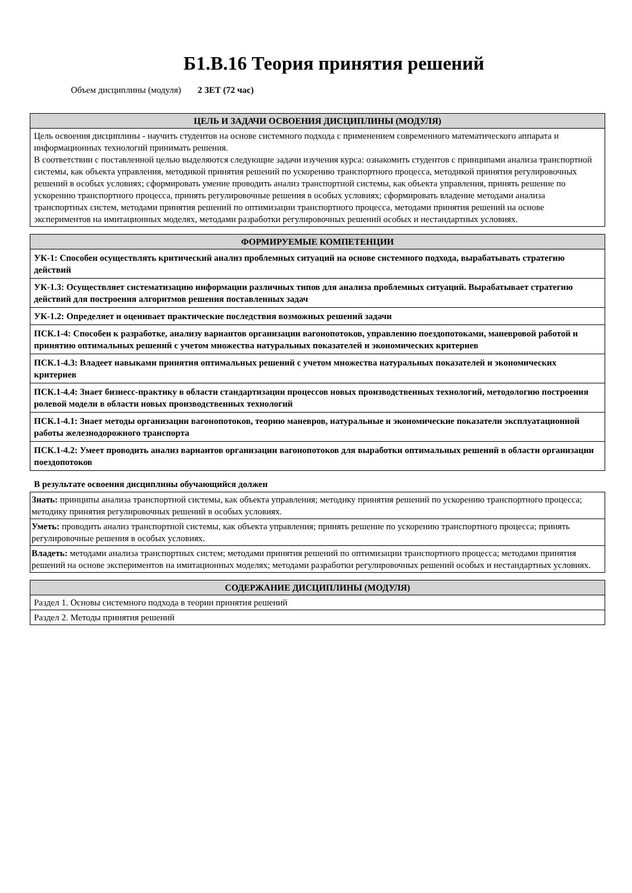Б1.В.16 Теория принятия решений
Объем дисциплины (модуля) 2 ЗЕТ (72 час)
| ЦЕЛЬ И ЗАДАЧИ ОСВОЕНИЯ ДИСЦИПЛИНЫ (МОДУЛЯ) |
| --- |
| Цель освоения дисциплины - научить студентов на основе системного подхода с применением современного математического аппарата и информационных технологий принимать решения. В соответствии с поставленной целью выделяются следующие задачи изучения курса: ознакомить студентов с принципами анализа транспортной системы, как объекта управления, методикой принятия решений по ускорению транспортного процесса, методикой принятия регулировочных решений в особых условиях; сформировать умение проводить анализ транспортной системы, как объекта управления, принять решение по ускорению транспортного процесса, принять регулировочные решения в особых условиях; сформировать владение методами анализа транспортных систем, методами принятия решений по оптимизации транспортного процесса, методами принятия решений на основе экспериментов на имитационных моделях, методами разработки регулировочных решений особых и нестандартных условиях. |
| ФОРМИРУЕМЫЕ КОМПЕТЕНЦИИ |
| --- |
| УК-1: Способен осуществлять критический анализ проблемных ситуаций на основе системного подхода, вырабатывать стратегию действий |
| УК-1.3: Осуществляет систематизацию информации различных типов для анализа проблемных ситуаций. Вырабатывает стратегию действий для построения алгоритмов решения поставленных задач |
| УК-1.2: Определяет и оценивает практические последствия возможных решений задачи |
| ПСК.1-4: Способен к разработке, анализу вариантов организации вагонопотоков, управлению поездопотоками, маневровой работой и принятию оптимальных решений с учетом множества натуральных показателей и экономических критериев |
| ПСК.1-4.3: Владеет навыками принятия оптимальных решений с учетом множества натуральных показателей и экономических критериев |
| ПСК.1-4.4: Знает бизнесс-практику в области стандартизации процессов новых производственных технологий, методологию построения ролевой модели в области новых производственных технологий |
| ПСК.1-4.1: Знает методы организации вагонопотоков, теорию маневров, натуральные и экономические показатели эксплуатационной работы железнодорожного транспорта |
| ПСК.1-4.2: Умеет проводить анализ вариантов организации вагонопотоков для выработки оптимальных решений в области организации поездопотоков |
В результате освоения дисциплины обучающийся должен
| Знать: принципы анализа транспортной системы, как объекта управления; методику принятия решений по ускорению транспортного процесса; методику принятия регулировочных решений в особых условиях. |
| Уметь: проводить анализ транспортной системы, как объекта управления; принять решение по ускорению транспортного процесса; принять регулировочные решения в особых условиях. |
| Владеть: методами анализа транспортных систем; методами принятия решений по оптимизации транспортного процесса; методами принятия решений на основе экспериментов на имитационных моделях; методами разработки регулировочных решений особых и нестандартных условиях. |
| СОДЕРЖАНИЕ ДИСЦИПЛИНЫ (МОДУЛЯ) |
| --- |
| Раздел 1. Основы системного подхода в теории принятия решений |
| Раздел 2. Методы принятия решений |